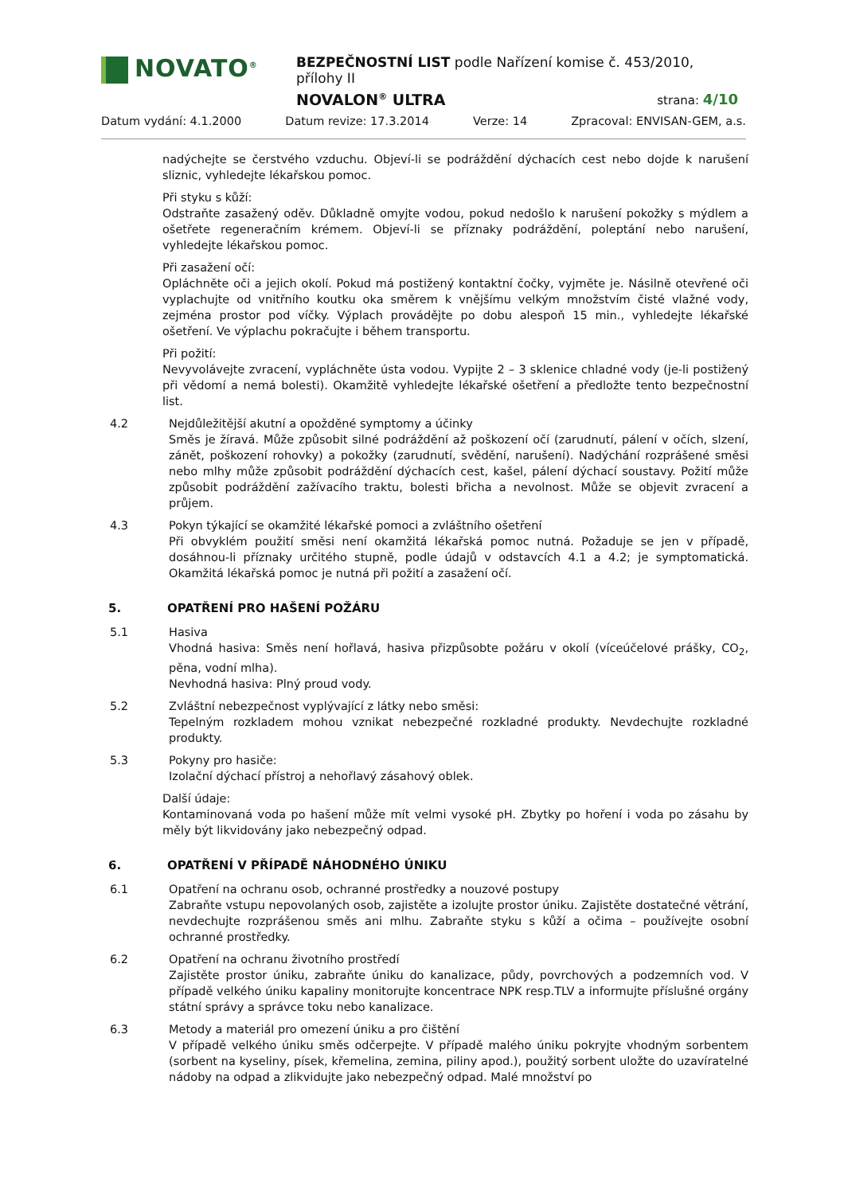NOVATO<sup>®</sup>
BEZPEČNOSTNÍ LIST podle Nařízení komise č. 453/2010, přílohy II
NOVALON<sup>®</sup> ULTRA strana: 4/10
Datum vydání: 4.1.2000 Datum revize: 17.3.2014 Verze: 14 Zpracoval: ENVISAN-GEM, a.s.
nadýchejte se čerstvého vzduchu. Objeví-li se podráždění dýchacích cest nebo dojde k narušení sliznic, vyhledejte lékařskou pomoc.
Při styku s kůží:
Odstraňte zasažený oděv. Důkladně omyjte vodou, pokud nedošlo k narušení pokožky s mýdlem a ošetřete regeneračním krémem. Objeví-li se příznaky podráždění, poleptání nebo narušení, vyhledejte lékařskou pomoc.
Při zasažení očí:
Opláchněte oči a jejich okolí. Pokud má postižený kontaktní čočky, vyjměte je. Násilně otevřené oči vyplachujte od vnitřního koutku oka směrem k vnějšímu velkým množstvím čisté vlažné vody, zejména prostor pod víčky. Výplach provádějte po dobu alespoň 15 min., vyhledejte lékařské ošetření. Ve výplachu pokračujte i během transportu.
Při požití:
Nevyvolávejte zvracení, vypláchněte ústa vodou. Vypijte 2 – 3 sklenice chladné vody (je-li postižený při vědomí a nemá bolesti). Okamžitě vyhledejte lékařské ošetření a předložte tento bezpečnostní list.
4.2 Nejdůležitější akutní a opožděné symptomy a účinky
Směs je žíravá. Může způsobit silné podráždění až poškození očí (zarudnutí, pálení v očích, slzení, zánět, poškození rohovky) a pokožky (zarudnutí, svědění, narušení). Nadýchání rozprášené směsi nebo mlhy může způsobit podráždění dýchacích cest, kašel, pálení dýchací soustavy. Požití může způsobit podráždění zažívacího traktu, bolesti břicha a nevolnost. Může se objevit zvracení a průjem.
4.3 Pokyn týkající se okamžité lékařské pomoci a zvláštního ošetření
Při obvyklém použití směsi není okamžitá lékařská pomoc nutná. Požaduje se jen v případě, dosáhnou-li příznaky určitého stupně, podle údajů v odstavcích 4.1 a 4.2; je symptomatická. Okamžitá lékařská pomoc je nutná při požití a zasažení očí.
5. OPATŘENÍ PRO HAŠENÍ POŽÁRU
5.1 Hasiva
Vhodná hasiva: Směs není hořlavá, hasiva přizpůsobte požáru v okolí (víceúčelové prášky, CO<sub>2</sub>, pěna, vodní mlha).
Nevhodná hasiva: Plný proud vody.
5.2 Zvláštní nebezpečnost vyplývající z látky nebo směsi:
Tepelným rozkladem mohou vznikat nebezpečné rozkladné produkty. Nevdechujte rozkladné produkty.
5.3 Pokyny pro hasiče:
Izolační dýchací přístroj a nehořlavý zásahový oblek.
Další údaje:
Kontaminovaná voda po hašení může mít velmi vysoké pH. Zbytky po hoření i voda po zásahu by měly být likvidovány jako nebezpečný odpad.
6. OPATŘENÍ V PŘÍPADĚ NÁHODNÉHO ÚNIKU
6.1 Opatření na ochranu osob, ochranné prostředky a nouzové postupy
Zabraňte vstupu nepovolaných osob, zajistěte a izolujte prostor úniku. Zajistěte dostatečné větrání, nevdechujte rozprášenou směs ani mlhu. Zabraňte styku s kůží a očima – používejte osobní ochranné prostředky.
6.2 Opatření na ochranu životního prostředí
Zajistěte prostor úniku, zabraňte úniku do kanalizace, půdy, povrchových a podzemních vod. V případě velkého úniku kapaliny monitorujte koncentrace NPK resp.TLV a informujte příslušné orgány státní správy a správce toku nebo kanalizace.
6.3 Metody a materiál pro omezení úniku a pro čištění
V případě velkého úniku směs odčerpejte. V případě malého úniku pokryjte vhodným sorbentem (sorbent na kyseliny, písek, křemelina, zemina, piliny apod.), použitý sorbent uložte do uzavíratelné nádoby na odpad a zlikvidujte jako nebezpečný odpad. Malé množství po